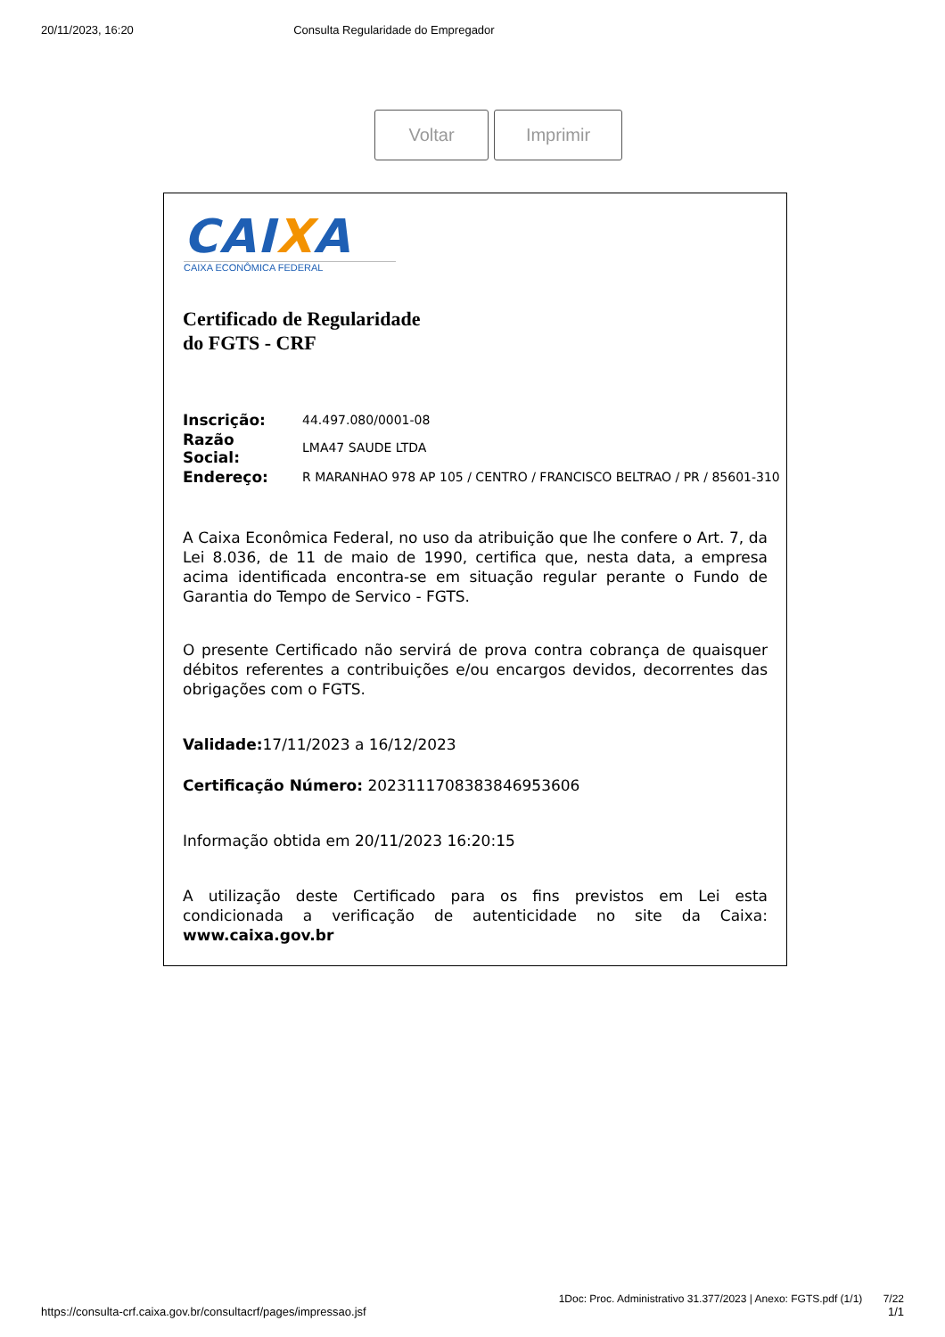20/11/2023, 16:20 Consulta Regularidade do Empregador
Voltar Imprimir
CAIXA
CAIXA ECONÔMICA FEDERAL
Certificado de Regularidade
do FGTS - CRF
| Inscrição: | 44.497.080/0001-08 |
| Razão Social: | LMA47 SAUDE LTDA |
| Endereço: | R MARANHAO 978 AP 105 / CENTRO / FRANCISCO BELTRAO / PR / 85601-310 |
A Caixa Econômica Federal, no uso da atribuição que lhe confere o Art. 7, da Lei 8.036, de 11 de maio de 1990, certifica que, nesta data, a empresa acima identificada encontra-se em situação regular perante o Fundo de Garantia do Tempo de Servico - FGTS.
O presente Certificado não servirá de prova contra cobrança de quaisquer débitos referentes a contribuições e/ou encargos devidos, decorrentes das obrigações com o FGTS.
Validade: 17/11/2023 a 16/12/2023
Certificação Número: 2023111708383846953606
Informação obtida em 20/11/2023 16:20:15
A utilização deste Certificado para os fins previstos em Lei esta condicionada a verificação de autenticidade no site da Caixa: www.caixa.gov.br
1Doc: Proc. Administrativo 31.377/2023 | Anexo: FGTS.pdf (1/1) 7/22
https://consulta-crf.caixa.gov.br/consultacrf/pages/impressao.jsf 1/1